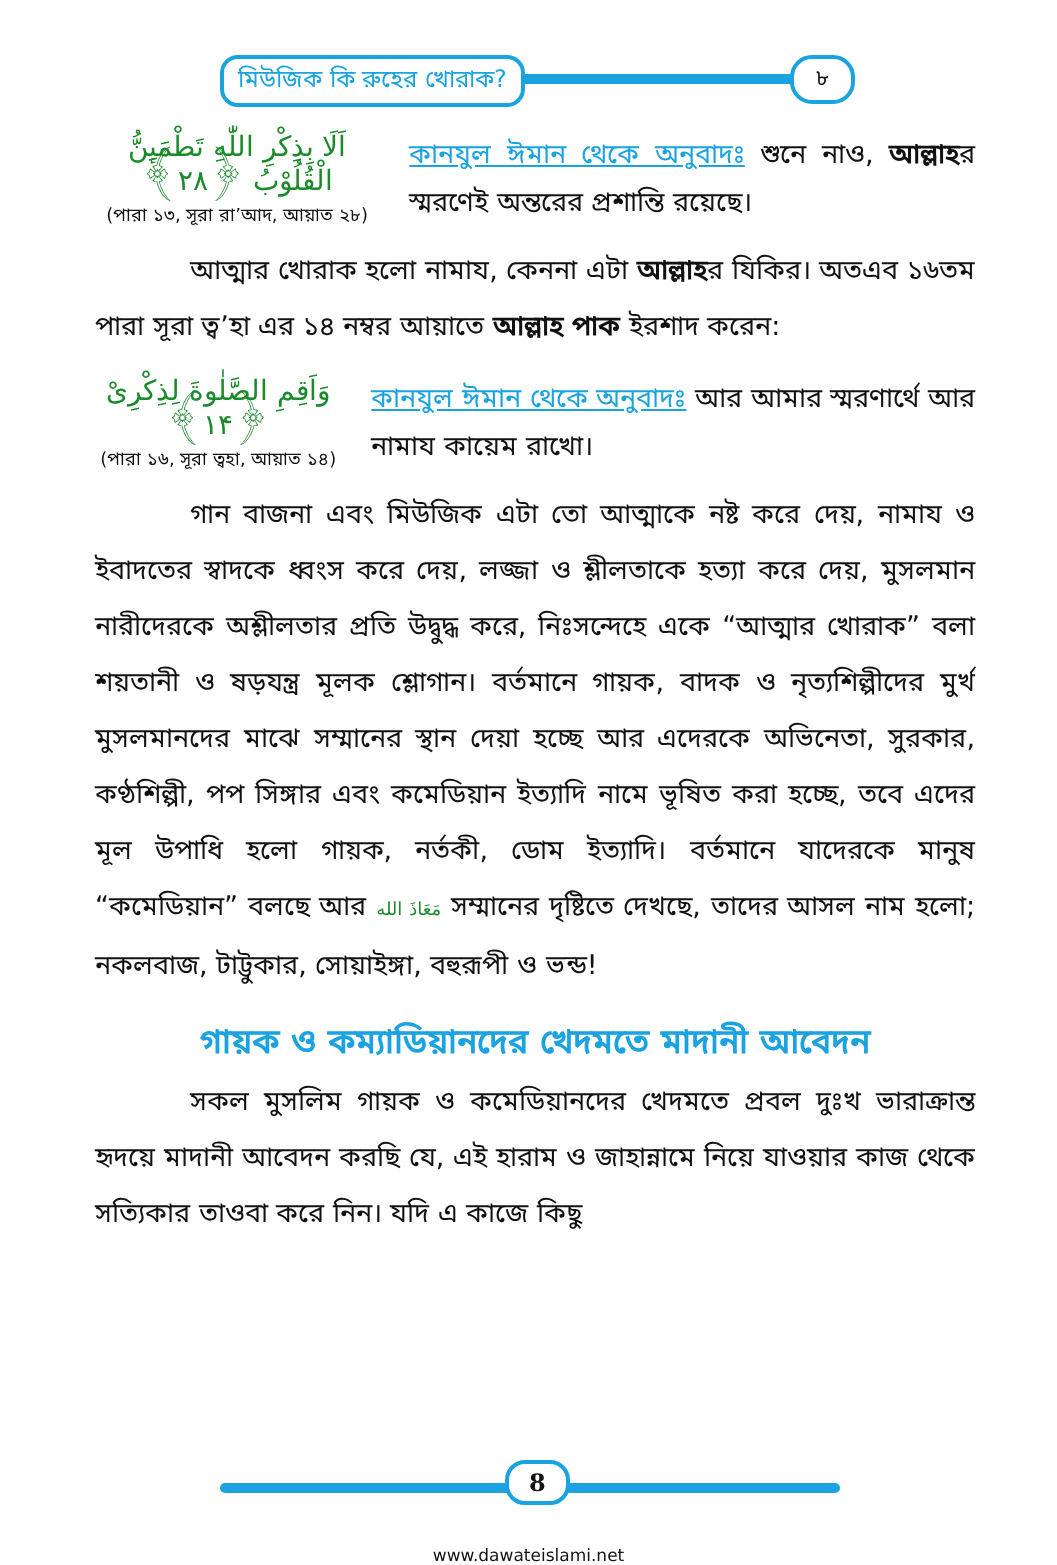মিউজিক কি রুহের খোরাক? ৮
اَلَا بِذِكْرِ اللّٰهِ تَطْمَىِٕنُّ الْقُلُوْبُ ﴿۲۸﴾
(পারা ১৩, সূরা রা’আদ, আয়াত ২৮)
কানযুল ঈমান থেকে অনুবাদঃ শুনে নাও, আল্লাহর স্মরণেই অন্তরের প্রশান্তি রয়েছে।
আত্মার খোরাক হলো নামায, কেননা এটা আল্লাহর যিকির। অতএব ১৬তম পারা সূরা ত্ব’হা এর ১৪ নম্বর আয়াতে আল্লাহ পাক ইরশাদ করেন:
وَاَقِمِ الصَّلٰوةَ لِذِكْرِیْ ﴿۱۴﴾
(পারা ১৬, সূরা ত্বহা, আয়াত ১৪)
কানযুল ঈমান থেকে অনুবাদঃ আর আমার স্মরণার্থে আর নামায কায়েম রাখো।
গান বাজনা এবং মিউজিক এটা তো আত্মাকে নষ্ট করে দেয়, নামায ও ইবাদতের স্বাদকে ধ্বংস করে দেয়, লজ্জা ও শ্লীলতাকে হত্যা করে দেয়, মুসলমান নারীদেরকে অশ্লীলতার প্রতি উদ্বুদ্ধ করে, নিঃসন্দেহে একে “আত্মার খোরাক” বলা শয়তানী ও ষড়যন্ত্র মূলক শ্লোগান। বর্তমানে গায়ক, বাদক ও নৃত্যশিল্পীদের মুর্খ মুসলমানদের মাঝে সম্মানের স্থান দেয়া হচ্ছে আর এদেরকে অভিনেতা, সুরকার, কণ্ঠশিল্পী, পপ সিঙ্গার এবং কমেডিয়ান ইত্যাদি নামে ভূষিত করা হচ্ছে, তবে এদের মূল উপাধি হলো গায়ক, নর্তকী, ডোম ইত্যাদি। বর্তমানে যাদেরকে মানুষ “কমেডিয়ান” বলছে আর مَعَاذَ الله সম্মানের দৃষ্টিতে দেখছে, তাদের আসল নাম হলো; নকলবাজ, টাট্টুকার, সোয়াইঙ্গা, বহুরূপী ও ভন্ড!
গায়ক ও কম্যাডিয়ানদের খেদমতে মাদানী আবেদন
সকল মুসলিম গায়ক ও কমেডিয়ানদের খেদমতে প্রবল দুঃখ ভারাক্রান্ত হৃদয়ে মাদানী আবেদন করছি যে, এই হারাম ও জাহান্নামে নিয়ে যাওয়ার কাজ থেকে সত্যিকার তাওবা করে নিন। যদি এ কাজে কিছু
8
www.dawateislami.net